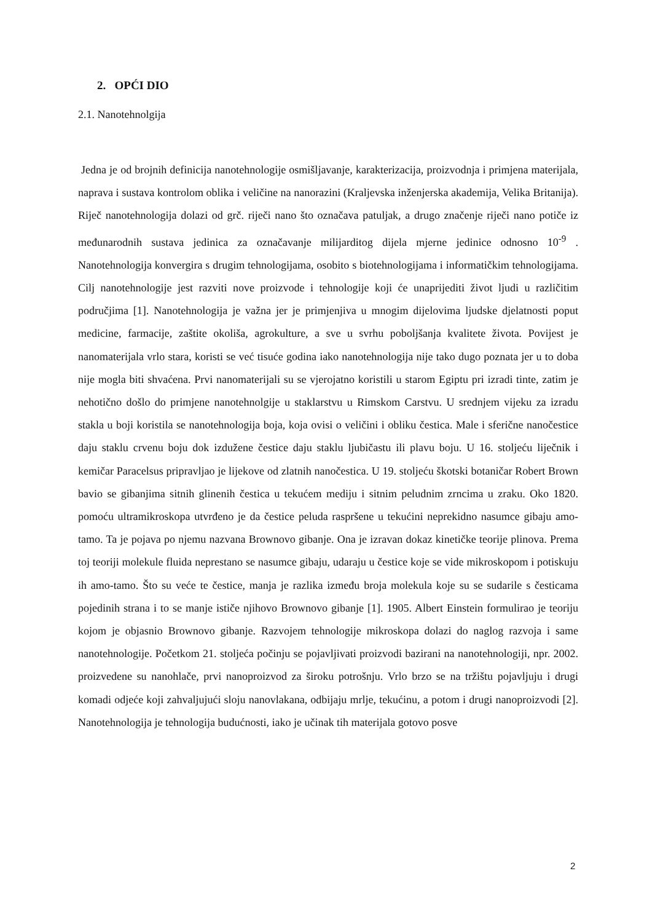2. OPĆI DIO
2.1. Nanotehnolgija
Jedna je od brojnih definicija nanotehnologije osmišljavanje, karakterizacija, proizvodnja i primjena materijala, naprava i sustava kontrolom oblika i veličine na nanorazini (Kraljevska inženjerska akademija, Velika Britanija). Riječ nanotehnologija dolazi od grč. riječi nano što označava patuljak, a drugo značenje riječi nano potiče iz međunarodnih sustava jedinica za označavanje milijarditog dijela mjerne jedinice odnosno 10<sup>-9</sup> . Nanotehnologija konvergira s drugim tehnologijama, osobito s biotehnologijama i informatičkim tehnologijama. Cilj nanotehnologije jest razviti nove proizvode i tehnologije koji će unaprijediti život ljudi u različitim područjima [1]. Nanotehnologija je važna jer je primjenjiva u mnogim dijelovima ljudske djelatnosti poput medicine, farmacije, zaštite okoliša, agrokulture, a sve u svrhu poboljšanja kvalitete života. Povijest je nanomaterijala vrlo stara, koristi se već tisuće godina iako nanotehnologija nije tako dugo poznata jer u to doba nije mogla biti shvaćena. Prvi nanomaterijali su se vjerojatno koristili u starom Egiptu pri izradi tinte, zatim je nehotično došlo do primjene nanotehnolgije u staklarstvu u Rimskom Carstvu. U srednjem vijeku za izradu stakla u boji koristila se nanotehnologija boja, koja ovisi o veličini i obliku čestica. Male i sferične nanočestice daju staklu crvenu boju dok izdužene čestice daju staklu ljubičastu ili plavu boju. U 16. stoljeću liječnik i kemičar Paracelsus pripravljao je lijekove od zlatnih nanočestica. U 19. stoljeću škotski botaničar Robert Brown bavio se gibanjima sitnih glinenih čestica u tekućem mediju i sitnim peludnim zrncima u zraku. Oko 1820. pomoću ultramikroskopa utvrđeno je da čestice peluda raspršene u tekućini neprekidno nasumce gibaju amo-tamo. Ta je pojava po njemu nazvana Brownovo gibanje. Ona je izravan dokaz kinetičke teorije plinova. Prema toj teoriji molekule fluida neprestano se nasumce gibaju, udaraju u čestice koje se vide mikroskopom i potiskuju ih amo-tamo. Što su veće te čestice, manja je razlika između broja molekula koje su se sudarile s česticama pojedinih strana i to se manje ističe njihovo Brownovo gibanje [1]. 1905. Albert Einstein formulirao je teoriju kojom je objasnio Brownovo gibanje. Razvojem tehnologije mikroskopa dolazi do naglog razvoja i same nanotehnologije. Početkom 21. stoljeća počinju se pojavljivati proizvodi bazirani na nanotehnologiji, npr. 2002. proizvedene su nanohlače, prvi nanoproizvod za široku potrošnju. Vrlo brzo se na tržištu pojavljuju i drugi komadi odjeće koji zahvaljujući sloju nanovlakana, odbijaju mrlje, tekućinu, a potom i drugi nanoproizvodi [2]. Nanotehnologija je tehnologija budućnosti, iako je učinak tih materijala gotovo posve
2